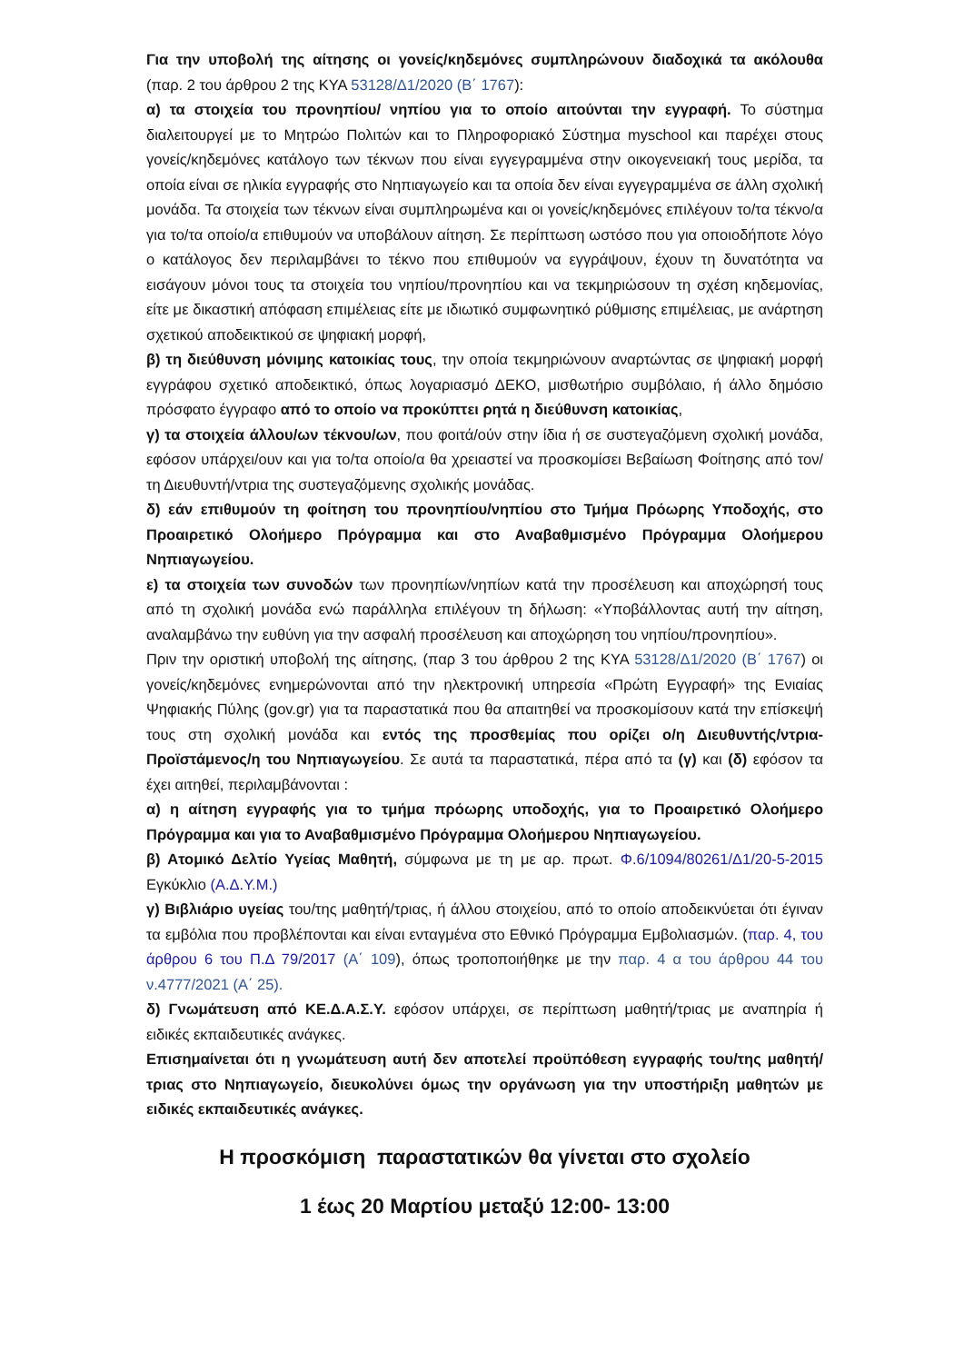Για την υποβολή της αίτησης οι γονείς/κηδεμόνες συμπληρώνουν διαδοχικά τα ακόλουθα (παρ. 2 του άρθρου 2 της ΚΥΑ 53128/Δ1/2020 (Β΄ 1767):
α) τα στοιχεία του προνηπίου/ νηπίου για το οποίο αιτούνται την εγγραφή. Το σύστημα διαλειτουργεί με το Μητρώο Πολιτών και το Πληροφοριακό Σύστημα myschool και παρέχει στους γονείς/κηδεμόνες κατάλογο των τέκνων που είναι εγγεγραμμένα στην οικογενειακή τους μερίδα, τα οποία είναι σε ηλικία εγγραφής στο Νηπιαγωγείο και τα οποία δεν είναι εγγεγραμμένα σε άλλη σχολική μονάδα. Τα στοιχεία των τέκνων είναι συμπληρωμένα και οι γονείς/κηδεμόνες επιλέγουν το/τα τέκνο/α για το/τα οποίο/α επιθυμούν να υποβάλουν αίτηση. Σε περίπτωση ωστόσο που για οποιοδήποτε λόγο ο κατάλογος δεν περιλαμβάνει το τέκνο που επιθυμούν να εγγράψουν, έχουν τη δυνατότητα να εισάγουν μόνοι τους τα στοιχεία του νηπίου/προνηπίου και να τεκμηριώσουν τη σχέση κηδεμονίας, είτε με δικαστική απόφαση επιμέλειας είτε με ιδιωτικό συμφωνητικό ρύθμισης επιμέλειας, με ανάρτηση σχετικού αποδεικτικού σε ψηφιακή μορφή,
β) τη διεύθυνση μόνιμης κατοικίας τους, την οποία τεκμηριώνουν αναρτώντας σε ψηφιακή μορφή εγγράφου σχετικό αποδεικτικό, όπως λογαριασμό ΔΕΚΟ, μισθωτήριο συμβόλαιο, ή άλλο δημόσιο πρόσφατο έγγραφο από το οποίο να προκύπτει ρητά η διεύθυνση κατοικίας,
γ) τα στοιχεία άλλου/ων τέκνου/ων, που φοιτά/ούν στην ίδια ή σε συστεγαζόμενη σχολική μονάδα, εφόσον υπάρχει/ουν και για το/τα οποίο/α θα χρειαστεί να προσκομίσει Βεβαίωση Φοίτησης από τον/τη Διευθυντή/ντρια της συστεγαζόμενης σχολικής μονάδας.
δ) εάν επιθυμούν τη φοίτηση του προνηπίου/νηπίου στο Τμήμα Πρόωρης Υποδοχής, στο Προαιρετικό Ολοήμερο Πρόγραμμα και στο Αναβαθμισμένο Πρόγραμμα Ολοήμερου Νηπιαγωγείου.
ε) τα στοιχεία των συνοδών των προνηπίων/νηπίων κατά την προσέλευση και αποχώρησή τους από τη σχολική μονάδα ενώ παράλληλα επιλέγουν τη δήλωση: «Υποβάλλοντας αυτή την αίτηση, αναλαμβάνω την ευθύνη για την ασφαλή προσέλευση και αποχώρηση του νηπίου/προνηπίου».
Πριν την οριστική υποβολή της αίτησης, (παρ 3 του άρθρου 2 της ΚΥΑ 53128/Δ1/2020 (Β΄ 1767) οι γονείς/κηδεμόνες ενημερώνονται από την ηλεκτρονική υπηρεσία «Πρώτη Εγγραφή» της Ενιαίας Ψηφιακής Πύλης (gov.gr) για τα παραστατικά που θα απαιτηθεί να προσκομίσουν κατά την επίσκεψή τους στη σχολική μονάδα και εντός της προσθεμίας που ορίζει ο/η Διευθυντής/ντρια- Προϊστάμενος/η του Νηπιαγωγείου. Σε αυτά τα παραστατικά, πέρα από τα (γ) και (δ) εφόσον τα έχει αιτηθεί, περιλαμβάνονται :
α) η αίτηση εγγραφής για το τμήμα πρόωρης υποδοχής, για το Προαιρετικό Ολοήμερο Πρόγραμμα και για το Αναβαθμισμένο Πρόγραμμα Ολοήμερου Νηπιαγωγείου.
β) Ατομικό Δελτίο Υγείας Μαθητή, σύμφωνα με τη με αρ. πρωτ. Φ.6/1094/80261/Δ1/20-5-2015 Εγκύκλιο (Α.Δ.Υ.Μ.)
γ) Βιβλιάριο υγείας του/της μαθητή/τριας, ή άλλου στοιχείου, από το οποίο αποδεικνύεται ότι έγιναν τα εμβόλια που προβλέπονται και είναι ενταγμένα στο Εθνικό Πρόγραμμα Εμβολιασμών. (παρ. 4, του άρθρου 6 του Π.Δ 79/2017 (Α΄ 109), όπως τροποποιήθηκε με την παρ. 4 α του άρθρου 44 του ν.4777/2021 (Α΄ 25).
δ) Γνωμάτευση από ΚΕ.Δ.Α.Σ.Υ. εφόσον υπάρχει, σε περίπτωση μαθητή/τριας με αναπηρία ή ειδικές εκπαιδευτικές ανάγκες.
Επισημαίνεται ότι η γνωμάτευση αυτή δεν αποτελεί προϋπόθεση εγγραφής του/της μαθητή/τριας στο Νηπιαγωγείο, διευκολύνει όμως την οργάνωση για την υποστήριξη μαθητών με ειδικές εκπαιδευτικές ανάγκες.
Η προσκόμιση παραστατικών θα γίνεται στο σχολείο
1 έως 20 Μαρτίου μεταξύ 12:00- 13:00